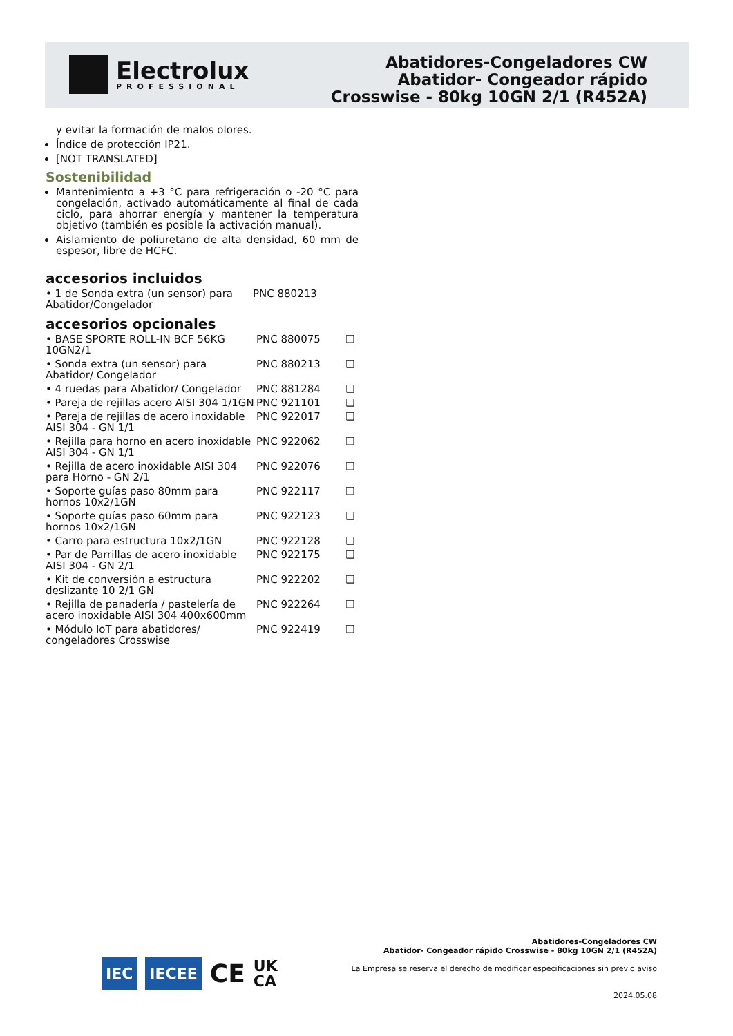Electrolux
PROFESSIONAL
Abatidores-Congeladores CW
Abatidor- Congeador rápido
Crosswise - 80kg 10GN 2/1 (R452A)
y evitar la formación de malos olores.
Índice de protección IP21.
[NOT TRANSLATED]
Sostenibilidad
Mantenimiento a +3 °C para refrigeración o -20 °C para congelación, activado automáticamente al final de cada ciclo, para ahorrar energía y mantener la temperatura objetivo (también es posible la activación manual).
Aislamiento de poliuretano de alta densidad, 60 mm de espesor, libre de HCFC.
accesorios incluidos
| • 1 de Sonda extra (un sensor) para Abatidor/Congelador | PNC 880213 |
accesorios opcionales
| • BASE SPORTE ROLL-IN BCF 56KG 10GN2/1 | PNC 880075 | ❑ |
| • Sonda extra (un sensor) para Abatidor/ Congelador | PNC 880213 | ❑ |
| • 4 ruedas para Abatidor/ Congelador | PNC 881284 | ❑ |
| • Pareja de rejillas acero AISI 304 1/1GN | PNC 921101 | ❑ |
| • Pareja de rejillas de acero inoxidable AISI 304 - GN 1/1 | PNC 922017 | ❑ |
| • Rejilla para horno en acero inoxidable AISI 304 - GN 1/1 | PNC 922062 | ❑ |
| • Rejilla de acero inoxidable AISI 304 para Horno - GN 2/1 | PNC 922076 | ❑ |
| • Soporte guías paso 80mm para hornos 10x2/1GN | PNC 922117 | ❑ |
| • Soporte guías paso 60mm para hornos 10x2/1GN | PNC 922123 | ❑ |
| • Carro para estructura 10x2/1GN | PNC 922128 | ❑ |
| • Par de Parrillas de acero inoxidable AISI 304 - GN 2/1 | PNC 922175 | ❑ |
| • Kit de conversión a estructura deslizante 10 2/1 GN | PNC 922202 | ❑ |
| • Rejilla de panadería / pastelería de acero inoxidable AISI 304 400x600mm | PNC 922264 | ❑ |
| • Módulo IoT para abatidores/ congeladores Crosswise | PNC 922419 | ❑ |
IEC IECEE CE UK
CA
Abatidores-Congeladores CW
Abatidor- Congeador rápido Crosswise - 80kg 10GN 2/1 (R452A)
La Empresa se reserva el derecho de modificar especificaciones sin previo aviso
2024.05.08